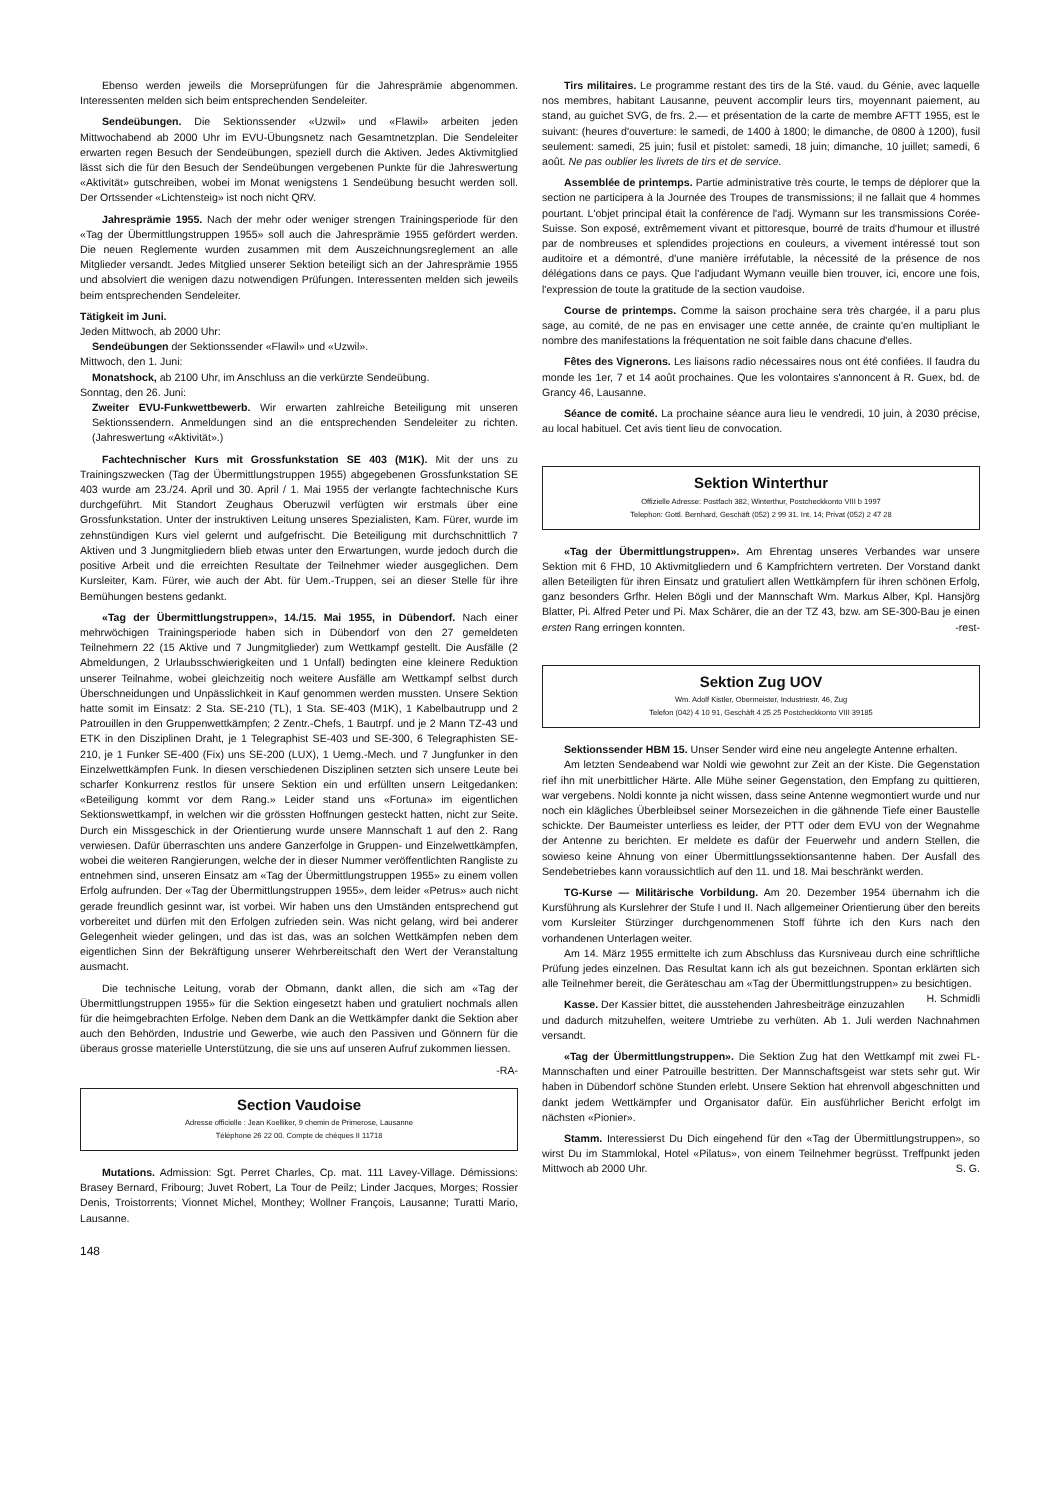Ebenso werden jeweils die Morseprüfungen für die Jahresprämie abgenommen. Interessenten melden sich beim entsprechenden Sendeleiter.
Sendeübungen. Die Sektionssender «Uzwil» und «Flawil» arbeiten jeden Mittwochabend ab 2000 Uhr im EVU-Übungsnetz nach Gesamtnetzplan. Die Sendeleiter erwarten regen Besuch der Sendeübungen, speziell durch die Aktiven. Jedes Aktivmitglied lässt sich die für den Besuch der Sendeübungen vergebenen Punkte für die Jahreswertung «Aktivität» gutschreiben, wobei im Monat wenigstens 1 Sendeübung besucht werden soll. Der Ortssender «Lichtensteig» ist noch nicht QRV.
Jahresprämie 1955. Nach der mehr oder weniger strengen Trainingsperiode für den «Tag der Übermittlungstruppen 1955» soll auch die Jahresprämie 1955 gefördert werden. Die neuen Reglemente wurden zusammen mit dem Auszeichnungsreglement an alle Mitglieder versandt. Jedes Mitglied unserer Sektion beteiligt sich an der Jahresprämie 1955 und absolviert die wenigen dazu notwendigen Prüfungen. Interessenten melden sich jeweils beim entsprechenden Sendeleiter.
Tätigkeit im Juni.
Jeden Mittwoch, ab 2000 Uhr:
Sendeübungen der Sektionssender «Flawil» und «Uzwil».
Mittwoch, den 1. Juni:
Monatshock, ab 2100 Uhr, im Anschluss an die verkürzte Sendeübung.
Sonntag, den 26. Juni:
Zweiter EVU-Funkwettbewerb. Wir erwarten zahlreiche Beteiligung mit unseren Sektionssendern. Anmeldungen sind an die entsprechenden Sendeleiter zu richten. (Jahreswertung «Aktivität».)
Fachtechnischer Kurs mit Grossfunkstation SE 403 (M1K). Mit der uns zu Trainingszwecken (Tag der Übermittlungstruppen 1955) abgegebenen Grossfunkstation SE 403 wurde am 23./24. April und 30. April / 1. Mai 1955 der verlangte fachtechnische Kurs durchgeführt. Mit Standort Zeughaus Oberuzwil verfügten wir erstmals über eine Grossfunkstation. Unter der instruktiven Leitung unseres Spezialisten, Kam. Fürer, wurde im zehnstündigen Kurs viel gelernt und aufgefrischt. Die Beteiligung mit durchschnittlich 7 Aktiven und 3 Jungmitgliedern blieb etwas unter den Erwartungen, wurde jedoch durch die positive Arbeit und die erreichten Resultate der Teilnehmer wieder ausgeglichen. Dem Kursleiter, Kam. Fürer, wie auch der Abt. für Uem.-Truppen, sei an dieser Stelle für ihre Bemühungen bestens gedankt.
«Tag der Übermittlungstruppen», 14./15. Mai 1955, in Dübendorf. Nach einer mehrwöchigen Trainingsperiode haben sich in Dübendorf von den 27 gemeldeten Teilnehmern 22 (15 Aktive und 7 Jungmitglieder) zum Wettkampf gestellt. Die Ausfälle (2 Abmeldungen, 2 Urlaubsschwierigkeiten und 1 Unfall) bedingten eine kleinere Reduktion unserer Teilnahme, wobei gleichzeitig noch weitere Ausfälle am Wettkampf selbst durch Überschneidungen und Unpässlichkeit in Kauf genommen werden mussten. Unsere Sektion hatte somit im Einsatz: 2 Sta. SE-210 (TL), 1 Sta. SE-403 (M1K), 1 Kabelbautrupp und 2 Patrouillen in den Gruppenwettkämpfen; 2 Zentr.-Chefs, 1 Bautrpf. und je 2 Mann TZ-43 und ETK in den Disziplinen Draht, je 1 Telegraphist SE-403 und SE-300, 6 Telegraphisten SE-210, je 1 Funker SE-400 (Fix) uns SE-200 (LUX), 1 Uemg.-Mech. und 7 Jungfunker in den Einzelwettkämpfen Funk. In diesen verschiedenen Disziplinen setzten sich unsere Leute bei scharfer Konkurrenz restlos für unsere Sektion ein und erfüllten unsern Leitgedanken: «Beteiligung kommt vor dem Rang.» Leider stand uns «Fortuna» im eigentlichen Sektionswettkampf, in welchen wir die grössten Hoffnungen gesteckt hatten, nicht zur Seite. Durch ein Missgeschick in der Orientierung wurde unsere Mannschaft 1 auf den 2. Rang verwiesen. Dafür überraschten uns andere Ganzerfolge in Gruppen- und Einzelwettkämpfen, wobei die weiteren Rangierungen, welche der in dieser Nummer veröffentlichten Rangliste zu entnehmen sind, unseren Einsatz am «Tag der Übermittlungstruppen 1955» zu einem vollen Erfolg aufrunden. Der «Tag der Übermittlungstruppen 1955», dem leider «Petrus» auch nicht gerade freundlich gesinnt war, ist vorbei. Wir haben uns den Umständen entsprechend gut vorbereitet und dürfen mit den Erfolgen zufrieden sein. Was nicht gelang, wird bei anderer Gelegenheit wieder gelingen, und das ist das, was an solchen Wettkämpfen neben dem eigentlichen Sinn der Bekräftigung unserer Wehrbereitschaft den Wert der Veranstaltung ausmacht.
Die technische Leitung, vorab der Obmann, dankt allen, die sich am «Tag der Übermittlungstruppen 1955» für die Sektion eingesetzt haben und gratuliert nochmals allen für die heimgebrachten Erfolge. Neben dem Dank an die Wettkämpfer dankt die Sektion aber auch den Behörden, Industrie und Gewerbe, wie auch den Passiven und Gönnern für die überaus grosse materielle Unterstützung, die sie uns auf unseren Aufruf zukommen liessen.
-RA-
Section Vaudoise
Adresse officielle : Jean Koelliker, 9 chemin de Primerose, Lausanne
Téléphone 26 22 00. Compte de chèques II 11718
Mutations. Admission: Sgt. Perret Charles, Cp. mat. 111 Lavey-Village. Démissions: Brasey Bernard, Fribourg; Juvet Robert, La Tour de Peilz; Linder Jacques, Morges; Rossier Denis, Troistorrents; Vionnet Michel, Monthey; Wollner François, Lausanne; Turatti Mario, Lausanne.
148
Tirs militaires. Le programme restant des tirs de la Sté. vaud. du Génie, avec laquelle nos membres, habitant Lausanne, peuvent accomplir leurs tirs, moyennant paiement, au stand, au guichet SVG, de frs. 2.— et présentation de la carte de membre AFTT 1955, est le suivant: (heures d'ouverture: le samedi, de 1400 à 1800; le dimanche, de 0800 à 1200), fusil seulement: samedi, 25 juin; fusil et pistolet: samedi, 18 juin; dimanche, 10 juillet; samedi, 6 août. Ne pas oublier les livrets de tirs et de service.
Assemblée de printemps. Partie administrative très courte, le temps de déplorer que la section ne participera à la Journée des Troupes de transmissions; il ne fallait que 4 hommes pourtant. L'objet principal était la conférence de l'adj. Wymann sur les transmissions Corée-Suisse. Son exposé, extrêmement vivant et pittoresque, bourré de traits d'humour et illustré par de nombreuses et splendides projections en couleurs, a vivement intéressé tout son auditoire et a démontré, d'une manière irréfutable, la nécessité de la présence de nos délégations dans ce pays. Que l'adjudant Wymann veuille bien trouver, ici, encore une fois, l'expression de toute la gratitude de la section vaudoise.
Course de printemps. Comme la saison prochaine sera très chargée, il a paru plus sage, au comité, de ne pas en envisager une cette année, de crainte qu'en multipliant le nombre des manifestations la fréquentation ne soit faible dans chacune d'elles.
Fêtes des Vignerons. Les liaisons radio nécessaires nous ont été confiées. Il faudra du monde les 1er, 7 et 14 août prochaines. Que les volontaires s'annoncent à R. Guex, bd. de Grancy 46, Lausanne.
Séance de comité. La prochaine séance aura lieu le vendredi, 10 juin, à 2030 précise, au local habituel. Cet avis tient lieu de convocation.
Sektion Winterthur
Offizielle Adresse: Postfach 382, Winterthur, Postcheckkonto VIII b 1997
Telephon: Gottl. Bernhard, Geschäft (052) 2 99 31. Int. 14; Privat (052) 2 47 28
«Tag der Übermittlungstruppen». Am Ehrentag unseres Verbandes war unsere Sektion mit 6 FHD, 10 Aktivmitgliedern und 6 Kampfrichtern vertreten. Der Vorstand dankt allen Beteiligten für ihren Einsatz und gratuliert allen Wettkämpfern für ihren schönen Erfolg, ganz besonders Grfhr. Helen Bögli und der Mannschaft Wm. Markus Alber, Kpl. Hansjörg Blatter, Pi. Alfred Peter und Pi. Max Schärer, die an der TZ 43, bzw. am SE-300-Bau je einen ersten Rang erringen konnten. -rest-
Sektion Zug UOV
Wm. Adolf Kistler, Obermeister, Industriestr. 46, Zug
Telefon (042) 4 10 91, Geschäft 4 25 25 Postcheckkonto VIII 39185
Sektionssender HBM 15. Unser Sender wird eine neu angelegte Antenne erhalten.
Am letzten Sendeabend war Noldi wie gewohnt zur Zeit an der Kiste. Die Gegenstation rief ihn mit unerbittlicher Härte. Alle Mühe seiner Gegenstation, den Empfang zu quittieren, war vergebens. Noldi konnte ja nicht wissen, dass seine Antenne wegmontiert wurde und nur noch ein klägliches Überbleibsel seiner Morsezeichen in die gähnende Tiefe einer Baustelle schickte. Der Baumeister unterliess es leider, der PTT oder dem EVU von der Wegnahme der Antenne zu berichten. Er meldete es dafür der Feuerwehr und andern Stellen, die sowieso keine Ahnung von einer Übermittlungssektionsantenne haben. Der Ausfall des Sendebetriebes kann voraussichtlich auf den 11. und 18. Mai beschränkt werden.
TG-Kurse — Militärische Vorbildung. Am 20. Dezember 1954 übernahm ich die Kursführung als Kurslehrer der Stufe I und II. Nach allgemeiner Orientierung über den bereits vom Kursleiter Stürzinger durchgenommenen Stoff führte ich den Kurs nach den vorhandenen Unterlagen weiter.
Am 14. März 1955 ermittelte ich zum Abschluss das Kursniveau durch eine schriftliche Prüfung jedes einzelnen. Das Resultat kann ich als gut bezeichnen. Spontan erklärten sich alle Teilnehmer bereit, die Geräteschau am «Tag der Übermittlungstruppen» zu besichtigen. H. Schmidli
Kasse. Der Kassier bittet, die ausstehenden Jahresbeiträge einzuzahlen und dadurch mitzuhelfen, weitere Umtriebe zu verhüten. Ab 1. Juli werden Nachnahmen versandt.
«Tag der Übermittlungstruppen». Die Sektion Zug hat den Wettkampf mit zwei FL-Mannschaften und einer Patrouille bestritten. Der Mannschaftsgeist war stets sehr gut. Wir haben in Dübendorf schöne Stunden erlebt. Unsere Sektion hat ehrenvoll abgeschnitten und dankt jedem Wettkämpfer und Organisator dafür. Ein ausführlicher Bericht erfolgt im nächsten «Pionier».
Stamm. Interessierst Du Dich eingehend für den «Tag der Übermittlungstruppen», so wirst Du im Stammlokal, Hotel «Pilatus», von einem Teilnehmer begrüsst. Treffpunkt jeden Mittwoch ab 2000 Uhr. S. G.